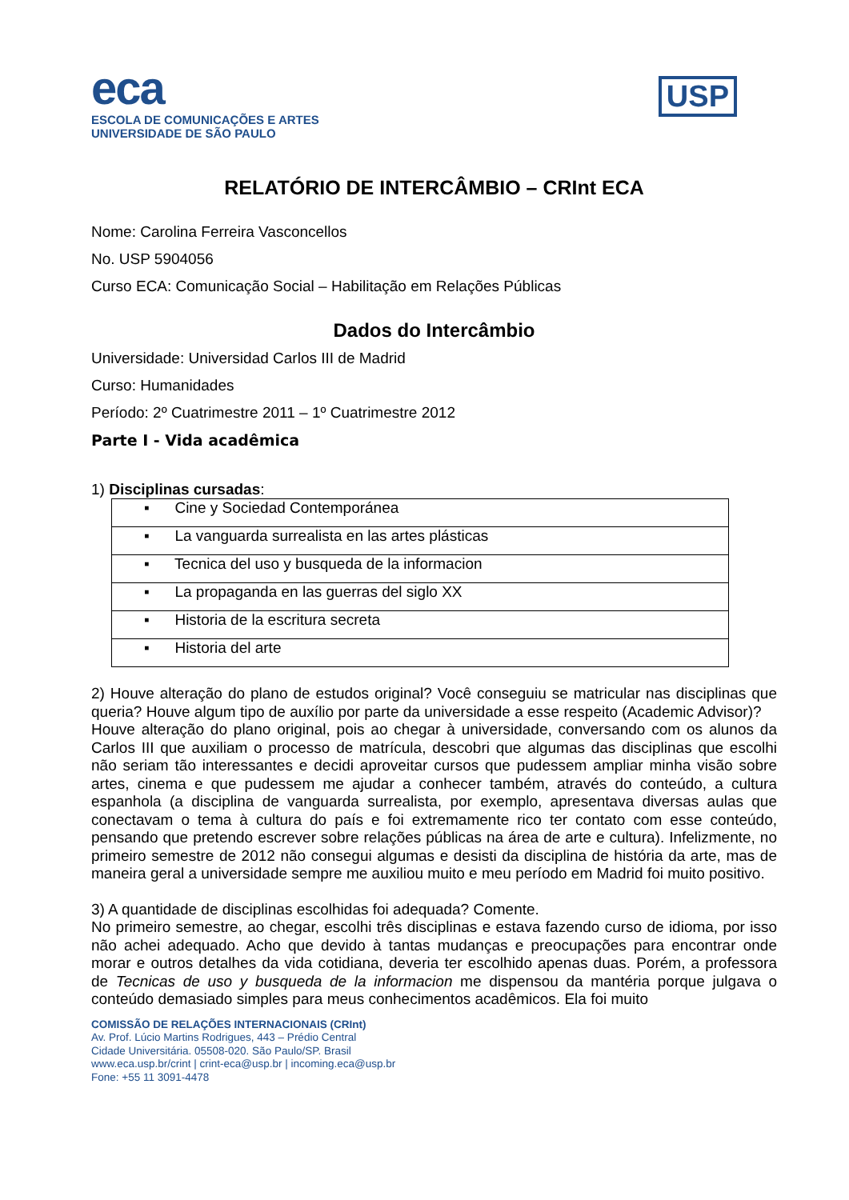eca
ESCOLA DE COMUNICAÇÕES E ARTES
UNIVERSIDADE DE SÃO PAULO
USP
RELATÓRIO DE INTERCÂMBIO – CRInt ECA
Nome: Carolina Ferreira Vasconcellos
No. USP 5904056
Curso ECA: Comunicação Social – Habilitação em Relações Públicas
Dados do Intercâmbio
Universidade: Universidad Carlos III de Madrid
Curso: Humanidades
Período: 2º Cuatrimestre 2011 – 1º Cuatrimestre 2012
Parte I - Vida acadêmica
1) Disciplinas cursadas:
| ▪ Cine y Sociedad Contemporánea |
| ▪ La vanguarda surrealista en las artes plásticas |
| ▪ Tecnica del uso y busqueda de la informacion |
| ▪ La propaganda en las guerras del siglo XX |
| ▪ Historia de la escritura secreta |
| ▪ Historia del arte |
2) Houve alteração do plano de estudos original? Você conseguiu se matricular nas disciplinas que queria? Houve algum tipo de auxílio por parte da universidade a esse respeito (Academic Advisor)?
Houve alteração do plano original, pois ao chegar à universidade, conversando com os alunos da Carlos III que auxiliam o processo de matrícula, descobri que algumas das disciplinas que escolhi não seriam tão interessantes e decidi aproveitar cursos que pudessem ampliar minha visão sobre artes, cinema e que pudessem me ajudar a conhecer também, através do conteúdo, a cultura espanhola (a disciplina de vanguarda surrealista, por exemplo, apresentava diversas aulas que conectavam o tema à cultura do país e foi extremamente rico ter contato com esse conteúdo, pensando que pretendo escrever sobre relações públicas na área de arte e cultura). Infelizmente, no primeiro semestre de 2012 não consegui algumas e desisti da disciplina de história da arte, mas de maneira geral a universidade sempre me auxiliou muito e meu período em Madrid foi muito positivo.
3) A quantidade de disciplinas escolhidas foi adequada? Comente.
No primeiro semestre, ao chegar, escolhi três disciplinas e estava fazendo curso de idioma, por isso não achei adequado. Acho que devido à tantas mudanças e preocupações para encontrar onde morar e outros detalhes da vida cotidiana, deveria ter escolhido apenas duas. Porém, a professora de Tecnicas de uso y busqueda de la informacion me dispensou da mantéria porque julgava o conteúdo demasiado simples para meus conhecimentos acadêmicos. Ela foi muito
COMISSÃO DE RELAÇÕES INTERNACIONAIS (CRInt)
Av. Prof. Lúcio Martins Rodrigues, 443 – Prédio Central
Cidade Universitária. 05508-020. São Paulo/SP. Brasil
www.eca.usp.br/crint | crint-eca@usp.br | incoming.eca@usp.br
Fone: +55 11 3091-4478